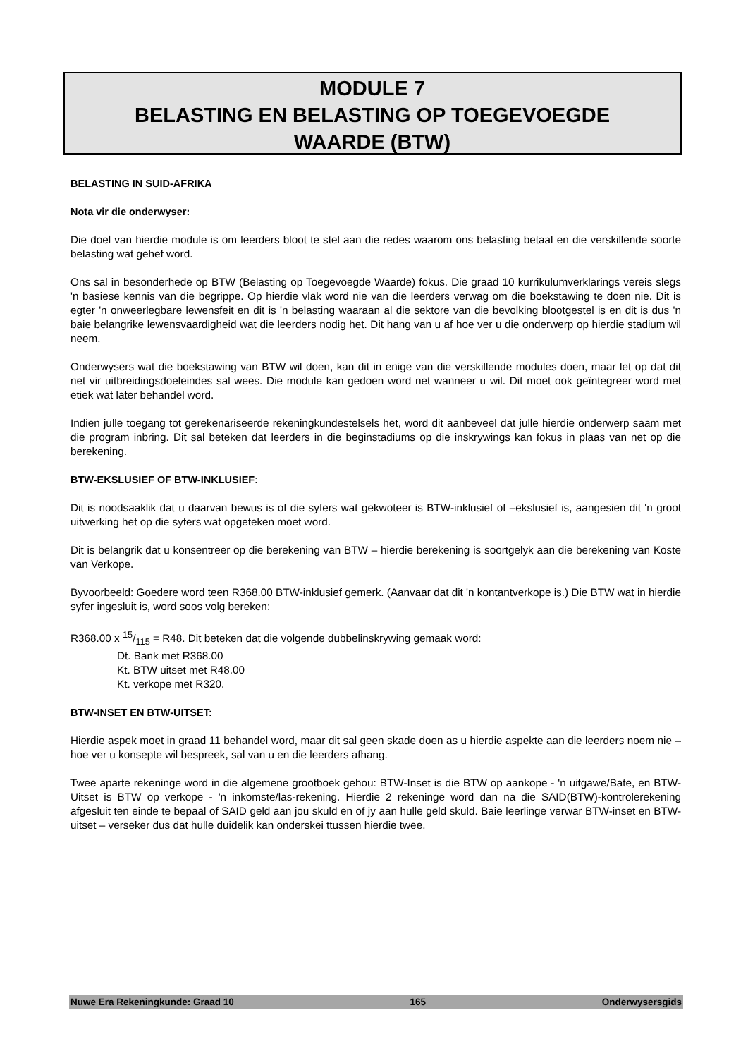MODULE 7
BELASTING EN BELASTING OP TOEGEVOEGDE
WAARDE (BTW)
BELASTING IN SUID-AFRIKA
Nota vir die onderwyser:
Die doel van hierdie module is om leerders bloot te stel aan die redes waarom ons belasting betaal en die verskillende soorte belasting wat gehef word.
Ons sal in besonderhede op BTW (Belasting op Toegevoegde Waarde) fokus. Die graad 10 kurrikulumverklarings vereis slegs 'n basiese kennis van die begrippe. Op hierdie vlak word nie van die leerders verwag om die boekstawing te doen nie. Dit is egter 'n onweerlegbare lewensfeit en dit is 'n belasting waaraan al die sektore van die bevolking blootgestel is en dit is dus 'n baie belangrike lewensvaardigheid wat die leerders nodig het. Dit hang van u af hoe ver u die onderwerp op hierdie stadium wil neem.
Onderwysers wat die boekstawing van BTW wil doen, kan dit in enige van die verskillende modules doen, maar let op dat dit net vir uitbreidingsdoeleindes sal wees. Die module kan gedoen word net wanneer u wil. Dit moet ook geïntegreer word met etiek wat later behandel word.
Indien julle toegang tot gerekenariseerde rekeningkundestelsels het, word dit aanbeveel dat julle hierdie onderwerp saam met die program inbring. Dit sal beteken dat leerders in die beginstadiums op die inskrywings kan fokus in plaas van net op die berekening.
BTW-EKSLUSIEF OF BTW-INKLUSIEF:
Dit is noodsaaklik dat u daarvan bewus is of die syfers wat gekwoteer is BTW-inklusief of –ekslusief is, aangesien dit 'n groot uitwerking het op die syfers wat opgeteken moet word.
Dit is belangrik dat u konsentreer op die berekening van BTW – hierdie berekening is soortgelyk aan die berekening van Koste van Verkope.
Byvoorbeeld: Goedere word teen R368.00 BTW-inklusief gemerk. (Aanvaar dat dit 'n kontantverkope is.) Die BTW wat in hierdie syfer ingesluit is, word soos volg bereken:
R368.00 x 15/115 = R48. Dit beteken dat die volgende dubbelinskrywing gemaak word:
Dt. Bank met R368.00
Kt. BTW uitset met R48.00
Kt. verkope met R320.
BTW-INSET EN BTW-UITSET:
Hierdie aspek moet in graad 11 behandel word, maar dit sal geen skade doen as u hierdie aspekte aan die leerders noem nie – hoe ver u konsepte wil bespreek, sal van u en die leerders afhang.
Twee aparte rekeninge word in die algemene grootboek gehou: BTW-Inset is die BTW op aankope - 'n uitgawe/Bate, en BTW-Uitset is BTW op verkope - 'n inkomste/las-rekening. Hierdie 2 rekeninge word dan na die SAID(BTW)-kontrolerekening afgesluit ten einde te bepaal of SAID geld aan jou skuld en of jy aan hulle geld skuld. Baie leerlinge verwar BTW-inset en BTW-uitset – verseker dus dat hulle duidelik kan onderskei ttussen hierdie twee.
Nuwe Era Rekeningkunde: Graad 10 165 Onderwysersgids